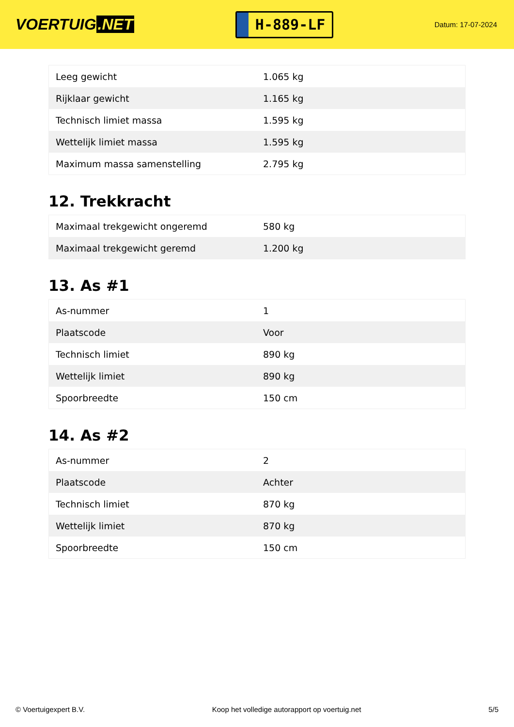VOERTUIG.NET
H-889-LF
Datum: 17-07-2024
| Leeg gewicht | 1.065 kg |
| Rijklaar gewicht | 1.165 kg |
| Technisch limiet massa | 1.595 kg |
| Wettelijk limiet massa | 1.595 kg |
| Maximum massa samenstelling | 2.795 kg |
12. Trekkracht
| Maximaal trekgewicht ongeremd | 580 kg |
| Maximaal trekgewicht geremd | 1.200 kg |
13. As #1
| As-nummer | 1 |
| Plaatscode | Voor |
| Technisch limiet | 890 kg |
| Wettelijk limiet | 890 kg |
| Spoorbreedte | 150 cm |
14. As #2
| As-nummer | 2 |
| Plaatscode | Achter |
| Technisch limiet | 870 kg |
| Wettelijk limiet | 870 kg |
| Spoorbreedte | 150 cm |
© Voertuigexpert B.V. Koop het volledige autorapport op voertuig.net 5/5